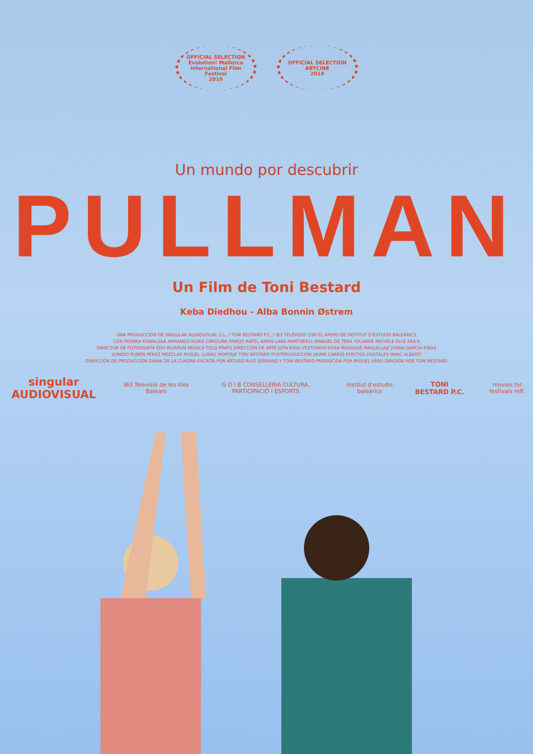OFFICIAL SELECTION
Evolution! Mallorca
International Film
Festival
2019
OFFICIAL SELECTION
ABYCINE
2019
Un mundo por descubrir
PULLMAN
Un Film de Toni Bestard
Keba Diedhou - Alba Bonnin Østrem
UNA PRODUCCIÓN DE SINGULAR AUDIOVISUAL S.L. / TONI BESTARD P.C. / IB3 TELEVISIÓ CON EL APOYO DE INSTITUT D'ESTUDIS BALEÀRICS
CON MONIKA KOWALSKA ARMANDO BUIKA CAROLINA PAREJO RAFEL RAMIS LARA MARTORELL MANUEL DE TEBA YOLANDE MICHELE ELLE AKA'A
DIRECTOR DE FOTOGRAFÍA EDU BIURRUN MÚSICA TOLO PRATS DIRECCIÓN DE ARTE JOTA RIGO VESTUARIO ROSA MASAGUÉ MAQUILLAJE JOANA GARCÍA RIBAS
SONIDO RUBÉN PÉREZ MEZCLAS MIQUEL LLINÁS MONTAJE TONI BESTARD POSTPRODUCCIÓN JAUME CARRIÓ EFECTOS DIGITALES MARC ALBERTÍ
DIRECCIÓN DE PRODUCCIÓN DIANA DE LA CUADRA ESCRITA POR ARTURO RUIZ SERRANO Y TONI BESTARD PRODUCIDA POR MIQUEL VERD DIRIGIDA POR TONI BESTARD
singular AUDIOVISUAL IB3 Televisió de les Illes Balears G O I B CONSELLERIA CULTURA, PARTICIPACIÓ I ESPORTS Institut d'estudis baleàrics TONI BESTARD P.C. movies for festivals mff.